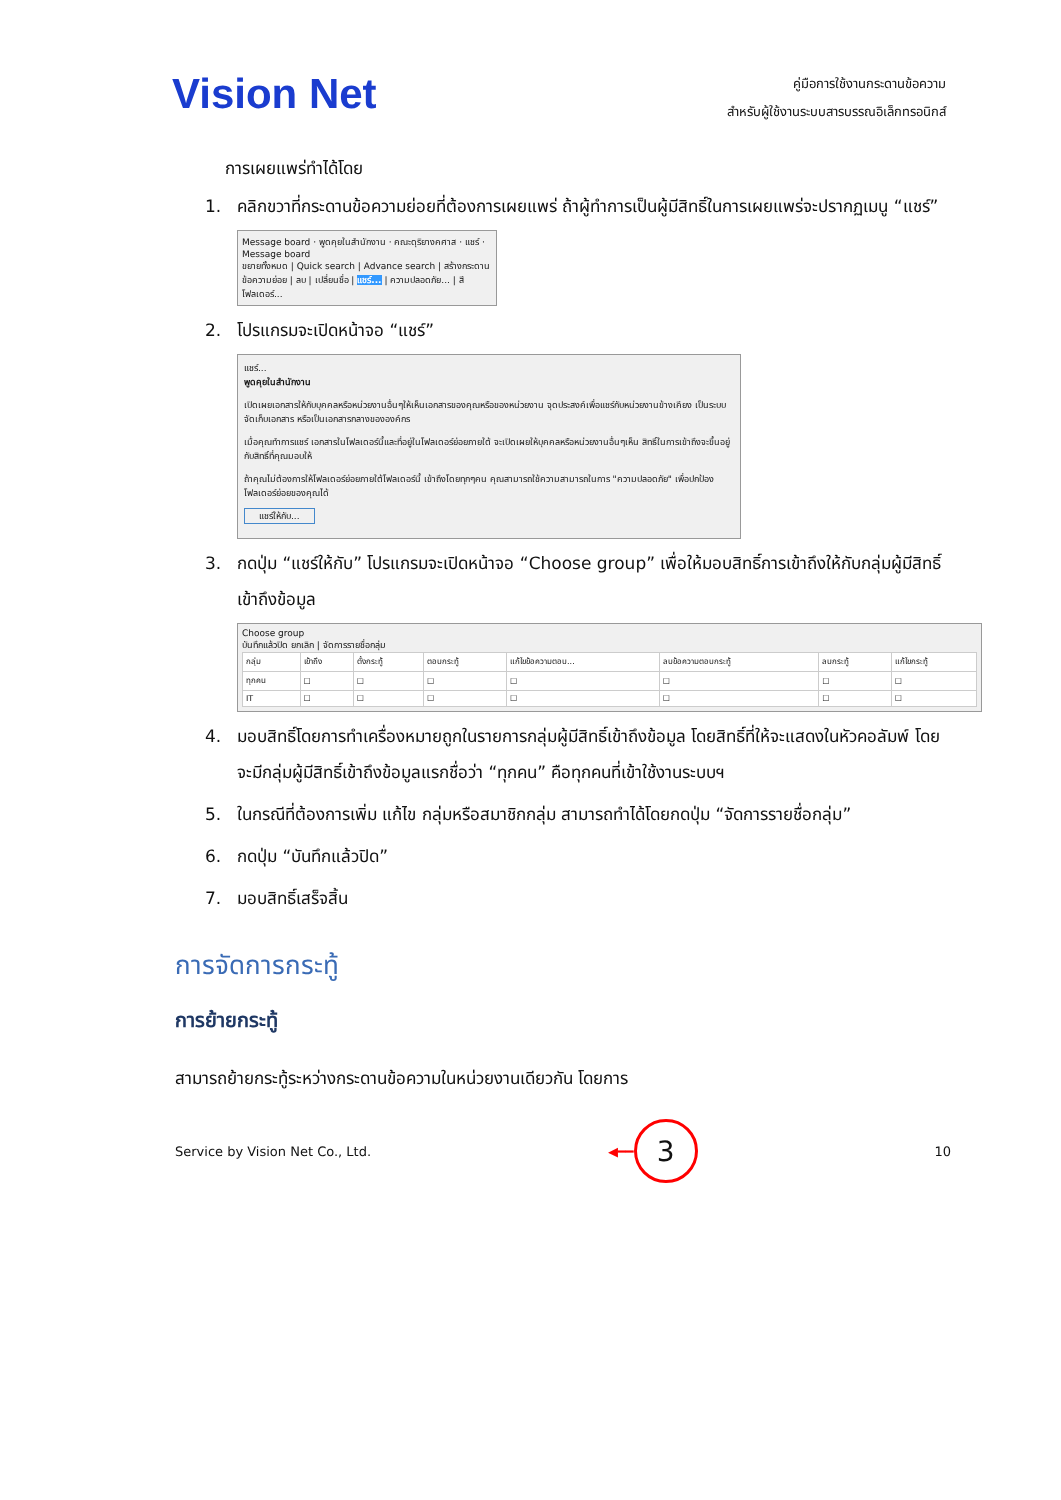Vision Net
คู่มือการใช้งานกระดานข้อความ
สำหรับผู้ใช้งานระบบสารบรรณอิเล็กทรอนิกส์
การเผยแพร่ทำได้โดย
1. คลิกขวาที่กระดานข้อความย่อยที่ต้องการเผยแพร่ ถ้าผู้ทำการเป็นผู้มีสิทธิ์ในการเผยแพร่จะปรากฏเมนู “แชร์”
Message board · พูดคุยในสำนักงาน · คณะดุริยางคศาส · แชร์ · Message board
ขยายทั้งหมด | Quick search | Advance search | สร้างกระดานข้อความย่อย | ลบ | เปลี่ยนชื่อ | แชร์... | ความปลอดภัย... | สีโฟลเดอร์...
2. โปรแกรมจะเปิดหน้าจอ “แชร์”
แชร์...
พูดคุยในสำนักงาน
เปิดเผยเอกสารให้กับบุคคลหรือหน่วยงานอื่นๆให้เห็นเอกสารของคุณหรือของหน่วยงาน จุดประสงค์เพื่อแชร์กับหน่วยงานข้างเคียง เป็นระบบจัดเก็บเอกสาร หรือเป็นเอกสารกลางขององค์กร
เมื่อคุณทำการแชร์ เอกสารในโฟลเดอร์นี้และที่อยู่ในโฟลเดอร์ย่อยภายใต้ จะเปิดเผยให้บุคคลหรือหน่วยงานอื่นๆเห็น สิทธิ์ในการเข้าถึงจะขึ้นอยู่กับสิทธิ์ที่คุณมอบให้
ถ้าคุณไม่ต้องการให้โฟลเดอร์ย่อยภายใต้โฟลเดอร์นี้ เข้าถึงโดยทุกๆคน คุณสามารถใช้ความสามารถในการ "ความปลอดภัย" เพื่อปกป้องโฟลเดอร์ย่อยของคุณได้
แชร์ให้กับ...
3. กดปุ่ม “แชร์ให้กับ” โปรแกรมจะเปิดหน้าจอ “Choose group” เพื่อให้มอบสิทธิ์การเข้าถึงให้กับกลุ่มผู้มีสิทธิ์เข้าถึงข้อมูล
Choose group
บันทึกแล้วปิด ยกเลิก | จัดการรายชื่อกลุ่ม
| กลุ่ม | เข้าถึง | ตั้งกระทู้ | ตอบกระทู้ | แก้ไขข้อความตอบ... | ลบข้อความตอบกระทู้ | ลบกระทู้ | แก้ไขกระทู้ |
| --- | --- | --- | --- | --- | --- | --- | --- |
| ทุกคน | ☐ | ☐ | ☐ | ☐ | ☐ | ☐ | ☐ |
| IT | ☐ | ☐ | ☐ | ☐ | ☐ | ☐ | ☐ |
4. มอบสิทธิ์โดยการทำเครื่องหมายถูกในรายการกลุ่มผู้มีสิทธิ์เข้าถึงข้อมูล โดยสิทธิ์ที่ให้จะแสดงในหัวคอลัมพ์ โดยจะมีกลุ่มผู้มีสิทธิ์เข้าถึงข้อมูลแรกชื่อว่า “ทุกคน” คือทุกคนที่เข้าใช้งานระบบฯ
5. ในกรณีที่ต้องการเพิ่ม แก้ไข กลุ่มหรือสมาชิกกลุ่ม สามารถทำได้โดยกดปุ่ม “จัดการรายชื่อกลุ่ม”
6. กดปุ่ม “บันทึกแล้วปิด”
7. มอบสิทธิ์เสร็จสิ้น
การจัดการกระทู้
การย้ายกระทู้
สามารถย้ายกระทู้ระหว่างกระดานข้อความในหน่วยงานเดียวกัน โดยการ
Service by Vision Net Co., Ltd. ◀━━ 3 10